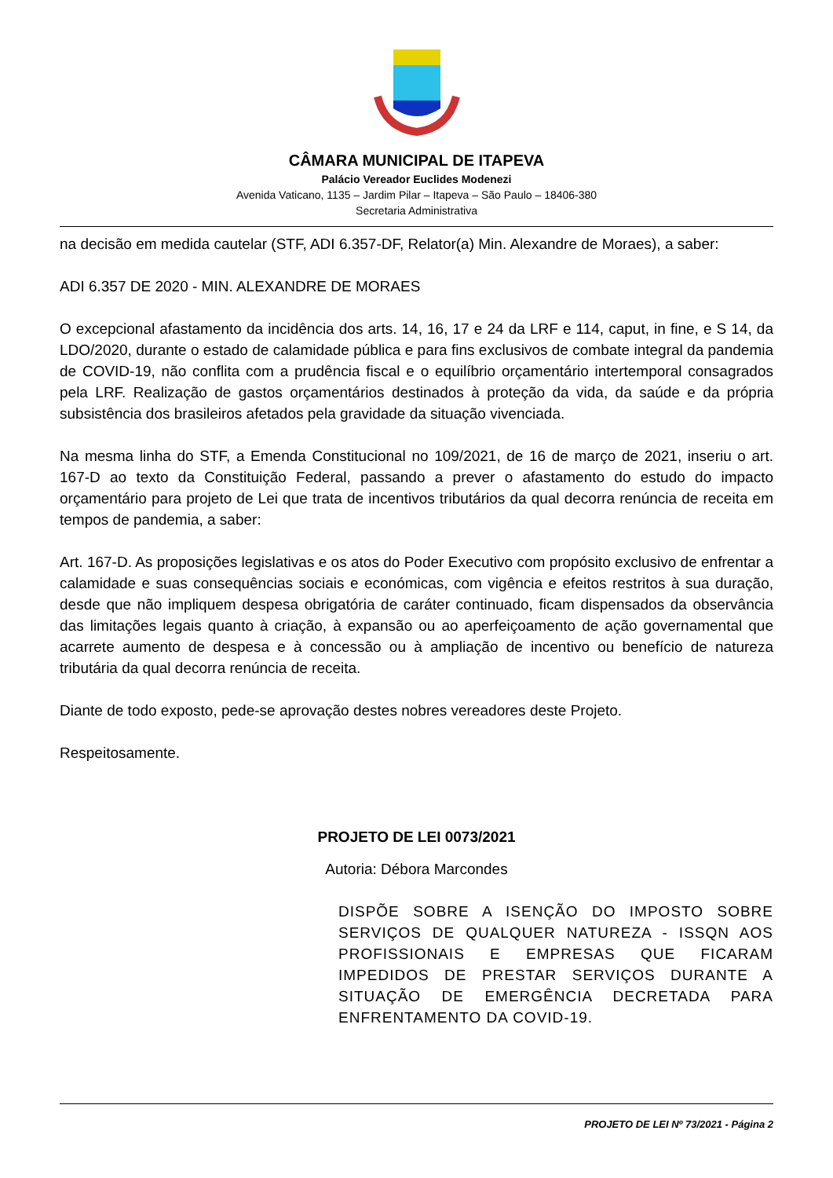CÂMARA MUNICIPAL DE ITAPEVA
Palácio Vereador Euclides Modenezi
Avenida Vaticano, 1135 – Jardim Pilar – Itapeva – São Paulo – 18406-380
Secretaria Administrativa
na decisão em medida cautelar (STF, ADI 6.357-DF, Relator(a) Min. Alexandre de Moraes), a saber:
ADI 6.357 DE 2020 - MIN. ALEXANDRE DE MORAES
O excepcional afastamento da incidência dos arts. 14, 16, 17 e 24 da LRF e 114, caput, in fine, e S 14, da LDO/2020, durante o estado de calamidade pública e para fins exclusivos de combate integral da pandemia de COVID-19, não conflita com a prudência fiscal e o equilíbrio orçamentário intertemporal consagrados pela LRF. Realização de gastos orçamentários destinados à proteção da vida, da saúde e da própria subsistência dos brasileiros afetados pela gravidade da situação vivenciada.
Na mesma linha do STF, a Emenda Constitucional no 109/2021, de 16 de março de 2021, inseriu o art. 167-D ao texto da Constituição Federal, passando a prever o afastamento do estudo do impacto orçamentário para projeto de Lei que trata de incentivos tributários da qual decorra renúncia de receita em tempos de pandemia, a saber:
Art. 167-D. As proposições legislativas e os atos do Poder Executivo com propósito exclusivo de enfrentar a calamidade e suas consequências sociais e económicas, com vigência e efeitos restritos à sua duração, desde que não impliquem despesa obrigatória de caráter continuado, ficam dispensados da observância das limitações legais quanto à criação, à expansão ou ao aperfeiçoamento de ação governamental que acarrete aumento de despesa e à concessão ou à ampliação de incentivo ou benefício de natureza tributária da qual decorra renúncia de receita.
Diante de todo exposto, pede-se aprovação destes nobres vereadores deste Projeto.
Respeitosamente.
PROJETO DE LEI 0073/2021
Autoria: Débora Marcondes
DISPÕE SOBRE A ISENÇÃO DO IMPOSTO SOBRE SERVIÇOS DE QUALQUER NATUREZA - ISSQN AOS PROFISSIONAIS E EMPRESAS QUE FICARAM IMPEDIDOS DE PRESTAR SERVIÇOS DURANTE A SITUAÇÃO DE EMERGÊNCIA DECRETADA PARA ENFRENTAMENTO DA COVID-19.
PROJETO DE LEI Nº 73/2021 - Página 2